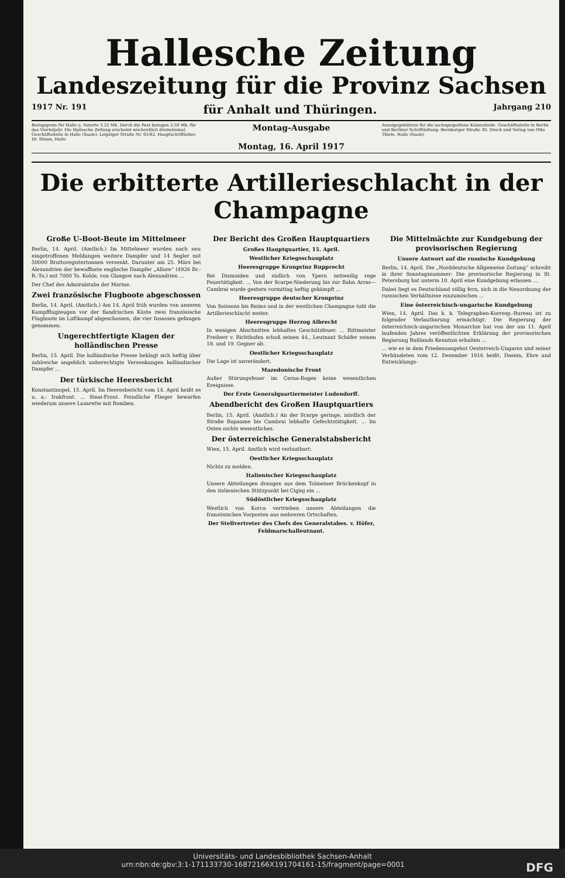Hallesche Zeitung
Landeszeitung für die Provinz Sachsen
1917 Nr. 191 für Anhalt und Thüringen. Jahrgang 210
Bezugspreis für Halle u. Vororte 3.25 Mk. Durch die Post bezogen 3.50 Mk. für das Vierteljahr. Die Hallesche Zeitung erscheint wöchentlich dreizehnmal. Geschäftsstelle in Halle (Saale): Leipziger Straße Nr. 61/62. Hauptschriftleiter: Dr. Simon, Halle
Montag-Ausgabe
Montag, 16. April 1917
Anzeigegebühren für die sechsgespaltene Kolonelzeile. Geschäftsstelle in Berlin und Berliner Schriftleitung: Bernburger Straße 30. Druck und Verlag von Otto Thiele, Halle (Saale)
Die erbitterte Artillerieschlacht in der Champagne
Große U-Boot-Beute im Mittelmeer
Berlin, 14. April. (Amtlich.) Im Mittelmeer wurden nach neu eingetroffenen Meldungen weitere Dampfer und 14 Segler mit 50000 Bruttoregistertonnen versenkt. Darunter am 25. März bei Alexandrien der bewaffnete englische Dampfer „Allore“ (4926 Br.-R.-To.) mit 7000 To. Kohle, von Glasgow nach Alexandrien ...
Der Chef des Admiralstabs der Marine.
Zwei französische Flugboote abgeschossen
Berlin, 14. April. (Amtlich.) Am 14. April früh wurden von unseren Kampfflugzeugen vor der flandrischen Küste zwei französische Flugboote im Luftkampf abgeschossen, die vier Insassen gefangen genommen.
Ungerechtfertigte Klagen der holländischen Presse
Berlin, 15. April. Die holländische Presse beklagt sich heftig über zahlreiche angeblich unberechtigte Versenkungen holländischer Dampfer ...
Der türkische Heeresbericht
Konstantinopel, 15. April. Im Heeresbericht vom 14. April heißt es u. a.: Irakfront. ... Sinai-Front. Feindliche Flieger bewarfen wiederum unsere Lazarette mit Bomben.
Der Bericht des Großen Hauptquartiers
Großes Hauptquartier, 15. April.
Westlicher Kriegsschauplatz
Heeresgruppe Kronprinz Rupprecht
Bei Dixmuiden und südlich von Ypern zeitweilig rege Feuertätigkeit. ... Von der Scarpe-Niederung bis zur Bahn Arras—Cambrai wurde gestern vormittag heftig gekämpft ...
Heeresgruppe deutscher Kronprinz
Von Soissons bis Reims und in der westlichen Champagne tobt die Artillerieschlacht weiter.
Heeresgruppe Herzog Albrecht
In wenigen Abschnitten lebhaftes Geschützfeuer. ... Rittmeister Freiherr v. Richthofen schoß seinen 44., Leutnant Schäfer seinen 18. und 19. Gegner ab.
Oestlicher Kriegsschauplatz
Die Lage ist unverändert.
Mazedonische Front
Außer Störungsfeuer im Cerna-Bogen keine wesentlichen Ereignisse.
Der Erste Generalquartiermeister Ludendorff.
Abendbericht des Großen Hauptquartiers
Berlin, 15. April. (Amtlich.) An der Scarpe geringe, nördlich der Straße Bapaume bis Cambrai lebhafte Gefechtstätigkeit. ... Im Osten nichts wesentliches.
Der österreichische Generalstabsbericht
Wien, 15. April. Amtlich wird verlautbart:
Oestlicher Kriegsschauplatz
Nichts zu melden.
Italienischer Kriegsschauplatz
Unsere Abteilungen drangen aus dem Tolmeiner Brückenkopf in den italienischen Stützpunkt bei Ciginj ein ...
Südöstlicher Kriegsschauplatz
Westlich von Korca vertrieben unsere Abteilungen die französischen Vorposten aus mehreren Ortschaften.
Der Stellvertreter des Chefs des Generalstabes. v. Höfer, Feldmarschalleutnant.
Die Mittelmächte zur Kundgebung der provisorischen Regierung
Unsere Antwort auf die russische Kundgebung
Berlin, 14. April. Die „Norddeutsche Allgemeine Zeitung“ schreibt in ihrer Sonntagsnummer: Die provisorische Regierung in St. Petersburg hat unterm 10. April eine Kundgebung erlassen ...
Dabei liegt es Deutschland völlig fern, sich in die Neuordnung der russischen Verhältnisse einzumischen ...
Eine österreichisch-ungarische Kundgebung
Wien, 14. April. Das k. k. Telegraphen-Korresp.-Bureau ist zu folgender Verlautbarung ermächtigt: Die Regierung der österreichisch-ungarischen Monarchie hat von der am 11. April laufenden Jahres veröffentlichten Erklärung der provisorischen Regierung Rußlands Kenntnis erhalten ...
... wie es in dem Friedensangebot Oesterreich-Ungarns und seiner Verbündeten vom 12. Dezember 1916 heißt, Dasein, Ehre und Entwicklungs-
Universitäts- und Landesbibliothek Sachsen-Anhalt
urn:nbn:de:gbv:3:1-171133730-16872166X191704161-15/fragment/page=0001 DFG